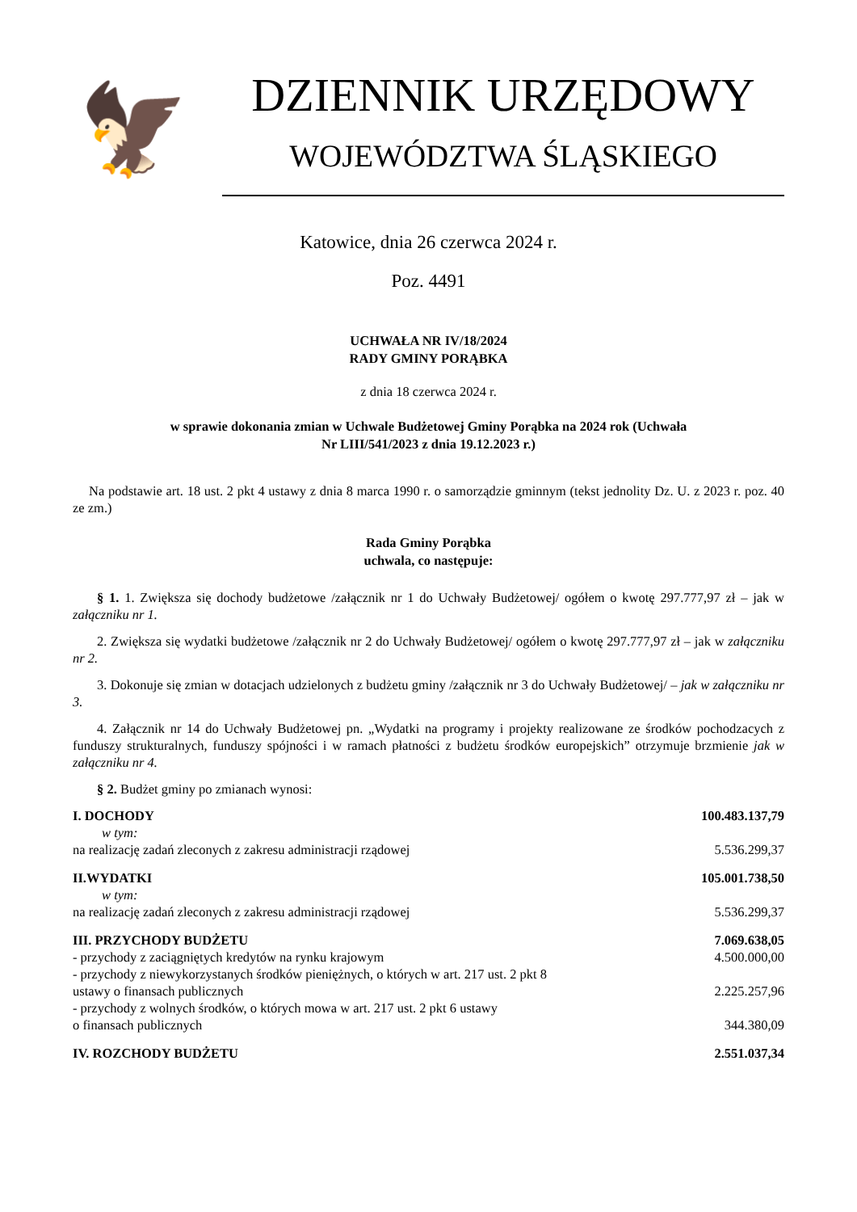🦅
DZIENNIK URZĘDOWY
WOJEWÓDZTWA ŚLĄSKIEGO
Katowice, dnia 26 czerwca 2024 r.
Poz. 4491
UCHWAŁA NR IV/18/2024
RADY GMINY PORĄBKA
z dnia 18 czerwca 2024 r.
w sprawie dokonania zmian w Uchwale Budżetowej Gminy Porąbka na 2024 rok (Uchwała
Nr LIII/541/2023 z dnia 19.12.2023 r.)
Na podstawie art. 18 ust. 2 pkt 4 ustawy z dnia 8 marca 1990 r. o samorządzie gminnym (tekst jednolity Dz. U. z 2023 r. poz. 40 ze zm.)
Rada Gminy Porąbka
uchwala, co następuje:
§ 1. 1. Zwiększa się dochody budżetowe /załącznik nr 1 do Uchwały Budżetowej/ ogółem o kwotę 297.777,97 zł – jak w załączniku nr 1.
2. Zwiększa się wydatki budżetowe /załącznik nr 2 do Uchwały Budżetowej/ ogółem o kwotę 297.777,97 zł – jak w załączniku nr 2.
3. Dokonuje się zmian w dotacjach udzielonych z budżetu gminy /załącznik nr 3 do Uchwały Budżetowej/ – jak w załączniku nr 3.
4. Załącznik nr 14 do Uchwały Budżetowej pn. „Wydatki na programy i projekty realizowane ze środków pochodzacych z funduszy strukturalnych, funduszy spójności i w ramach płatności z budżetu środków europejskich” otrzymuje brzmienie jak w załączniku nr 4.
§ 2. Budżet gminy po zmianach wynosi:
| I. DOCHODY | 100.483.137,79 |
| w tym: | |
| na realizację zadań zleconych z zakresu administracji rządowej | 5.536.299,37 |
| II.WYDATKI | 105.001.738,50 |
| w tym: | |
| na realizację zadań zleconych z zakresu administracji rządowej | 5.536.299,37 |
| III. PRZYCHODY BUDŻETU | 7.069.638,05 |
| - przychody z zaciągniętych kredytów na rynku krajowym | 4.500.000,00 |
| - przychody z niewykorzystanych środków pieniężnych, o których w art. 217 ust. 2 pkt 8 ustawy o finansach publicznych | 2.225.257,96 |
| - przychody z wolnych środków, o których mowa w art. 217 ust. 2 pkt 6 ustawy o finansach publicznych | 344.380,09 |
| IV. ROZCHODY BUDŻETU | 2.551.037,34 |